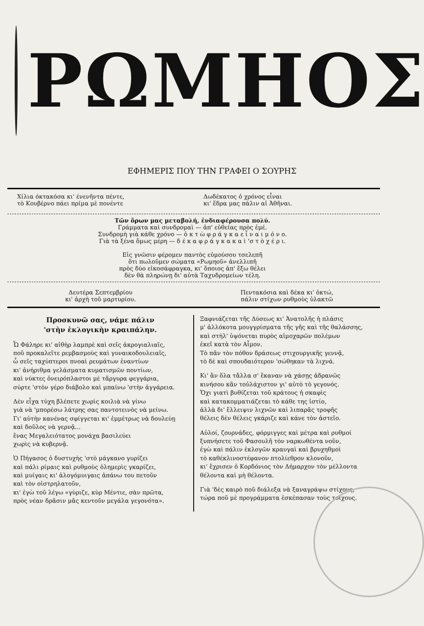ΡΩΜΗΟΣ
ΕΦΗΜΕΡΙΣ ΠΟΥ ΤΗΝ ΓΡΑΦΕΙ Ο ΣΟΥΡΗΣ
Χίλια όκτακόσα κι' ένενῆντα πέντε,
τὸ Κουβέρνο πάει πρίμα μὲ πονέντε
Δωδέκατος ὁ χρόνος εἶναι
κι' ἕδρα μας πάλιν αἱ Ἀθῆναι.
Τῶν ὅρων μας μεταβολή, ἐνδιαφέρουσα πολύ.
Γράμματα καὶ συνδρομαὶ — ἀπ' εὐθείας πρὸς ἐμέ.
Συνδρομὴ γιὰ κάθε χρόνο — ὀ κ τ ὼ φ ρ ά γ κ α ε ἶ ν α ι μ ό ν ο.
Γιὰ τὰ ξένα ὅμως μέρη — δ έ κ α φ ρ ά γ κ α κ α ὶ 'σ τ ὸ χ έ ρ ι.
Εἰς γνῶσιν φέρομεν παντὸς εὐμούσου τσελεπῆ
ὅτι πωλοῦμεν σώματα «Ρωμηοῦ» ἀνελλιπῆ
πρὸς δύο εἰκοσάφραγκα, κι' ὅποιος ἀπ' ἔξω θέλει
δὲν θὰ πληρώνῃ δι' αὐτὰ Ταχυδρομείων τέλη.
Δευτέρα Σεπτεμβρίου
κι' ἀρχὴ τοῦ μαρτυρίου.
Πεντακόσια καὶ δέκα κι' ὀκτώ,
πάλιν στίχων ρυθμοὺς ὑλακτῶ
Προσκυνῶ σας, νάμε πάλιν
'στὴν ἐκλογικὴν κραιπάλην.
Ὦ Φάληρε κι' αἰθὴρ λαμπρὲ καὶ σεῖς ἀκρογιαλιαῖς,
ποῦ προκαλεῖτε ρεμβασμοὺς καὶ γυναικοδουλειαῖς,
ὦ σεῖς ταχύπτεροι πνοαὶ ρευμάτων ἐναντίων
κι' ἀνήριθμα γελάσματα κυματισμῶν ποντίων,
καὶ νύκτες ὀνειρόπλαστοι μὲ τἄργυρα φεγγάρια,
σύρτε 'στὸν γέρο διάβολο καὶ μπαίνω 'στὴν ἀγγάρεια.
Δὲν εἶχα τύχη βλέπετε χωρὶς κοιλιὰ νὰ γίνω
γιὰ νὰ 'μπορέσω λάτρης σας παντοτεινὸς νὰ μείνω.
Γι' αὐτὴν κανένας σφίγγεται κι' ἐμμέτρως νὰ δουλεύῃ
καὶ δοῦλος νὰ γερνᾷ...
ἕνας Μεγαλειότατος μονάχα βασιλεύει
χωρὶς νὰ κυβερνᾷ.
Ὁ Πήγασος ὁ δυστυχὴς 'στὸ μάγκανο γυρίζει
καὶ πάλι ρίμαις καὶ ρυθμοὺς ὁλημερὶς γκαρίζει,
καὶ μυίγαις κι' ἀλογόμυιγαις ἀπάνω του πετοῦν
καὶ τὸν οἰστρηλατοῦν,
κι' ἐγὼ τοῦ λέγω «γύριζε, κὺρ Μέντιε, σὰν πρῶτα,
πρὸς νέαν δρᾶσιν μᾶς κεντοῦν μεγάλα γεγονότα».
Ξαφνιάζεται τῆς Δύσεως κι' Ἀνατολῆς ἡ πλάσις
μ' ἀλλόκοτα μουγγρίσματα τῆς γῆς καὶ τῆς θαλάσσης,
καὶ στὴλ' ὑψόνεται πυρὸς αἱμοχαρῶν πολέμων
ἐκεῖ κατὰ τὸν Αἷμον.
Τὸ πᾶν τὸν πόθον δράσεως στιχουργικῆς γεννᾷ,
τὸ δὲ καὶ σπουδαιότερον 'σώθηκαν τὰ λιχνά.
Κι' ἂν ὅλα τἄλλα σ' ἔκαναν νὰ χάσῃς ἀδρανῶς
κινήσου κἂν τοὐλάχιστον γι' αὐτὸ τὸ γεγονός.
Ὄχι γιατὶ βυθίζεται τοῦ κράτους ἡ σκαφὶς
καὶ κατακομματιάζεται τὸ κάθε της ἱστίο,
ἀλλὰ δι' ἔλλειψιν λιχνῶν καὶ λιπαρᾶς τροφῆς
θέλεις δὲν θέλεις γκάριζε καὶ κάνε τὸν ἀστεῖο.
Αὐλοί, ζουρνάδες, φόρμιγγες καὶ μέτρα καὶ ρυθμοί
ξυπνήσετε τοῦ Φασουλῆ τὸν ναρκωθέντα νοῦν,
ἐγὼ καὶ πάλιν ἐκλογῶν κραυγαὶ καὶ βρυχηθμοὶ
τὸ καθέκλινοστέφανον πτολίεθρον κλονοῦν,
κι' ἔχρισεν ὁ Κορδόνιος τὸν Δήμαρχον τὸν μέλλοντα
θέλοντα καὶ μὴ θέλοντα.
Γιὰ 'δὲς καιρὸ ποῦ διάλεξα νὰ ξαναγράψω στίχους,
τώρα ποῦ μὲ προγράμματα ἐσκέπασαν τοὺς τοίχους.